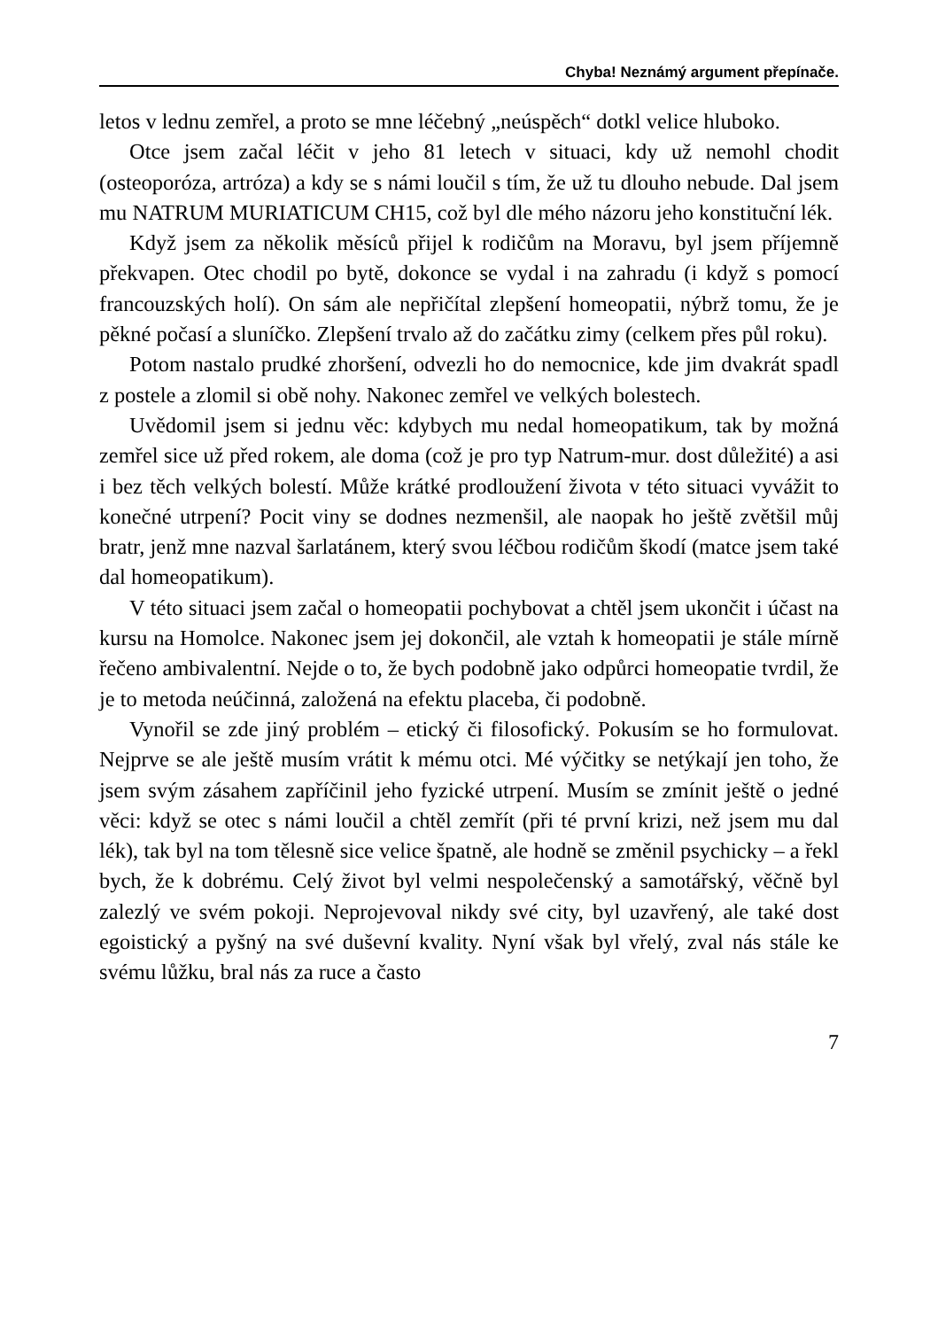Chyba! Neznámý argument přepínače.
letos v lednu zemřel, a proto se mne léčebný „neúspěch“ dotkl velice hluboko.
Otce jsem začal léčit v jeho 81 letech v situaci, kdy už nemohl chodit (osteoporóza, artróza) a kdy se s námi loučil s tím, že už tu dlouho nebude. Dal jsem mu NATRUM MURIATICUM CH15, což byl dle mého názoru jeho konstituční lék.
Když jsem za několik měsíců přijel k rodičům na Moravu, byl jsem příjemně překvapen. Otec chodil po bytě, dokonce se vydal i na zahradu (i když s pomocí francouzských holí). On sám ale nepřičítal zlepšení homeopatii, nýbrž tomu, že je pěkné počasí a sluníčko. Zlepšení trvalo až do začátku zimy (celkem přes půl roku).
Potom nastalo prudké zhoršení, odvezli ho do nemocnice, kde jim dvakrát spadl z postele a zlomil si obě nohy. Nakonec zemřel ve velkých bolestech.
Uvědomil jsem si jednu věc: kdybych mu nedal homeopatikum, tak by možná zemřel sice už před rokem, ale doma (což je pro typ Natrum-mur. dost důležité) a asi i bez těch velkých bolestí. Může krátké prodloužení života v této situaci vyvážit to konečné utrpení? Pocit viny se dodnes nezmenšil, ale naopak ho ještě zvětšil můj bratr, jenž mne nazval šarlatánem, který svou léčbou rodičům škodí (matce jsem také dal homeopatikum).
V této situaci jsem začal o homeopatii pochybovat a chtěl jsem ukončit i účast na kursu na Homolce. Nakonec jsem jej dokončil, ale vztah k homeopatii je stále mírně řečeno ambivalentní. Nejde o to, že bych podobně jako odpůrci homeopatie tvrdil, že je to metoda neúčinná, založená na efektu placeba, či podobně.
Vynořil se zde jiný problém – etický či filosofický. Pokusím se ho formulovat. Nejprve se ale ještě musím vrátit k mému otci. Mé výčitky se netýkají jen toho, že jsem svým zásahem zapříčinil jeho fyzické utrpení. Musím se zmínit ještě o jedné věci: když se otec s námi loučil a chtěl zemřít (při té první krizi, než jsem mu dal lék), tak byl na tom tělesně sice velice špatně, ale hodně se změnil psychicky – a řekl bych, že k dobrému. Celý život byl velmi nespolečenský a samotářský, věčně byl zalezlý ve svém pokoji. Neprojevoval nikdy své city, byl uzavřený, ale také dost egoistický a pyšný na své duševní kvality. Nyní však byl vřelý, zval nás stále ke svému lůžku, bral nás za ruce a často
7